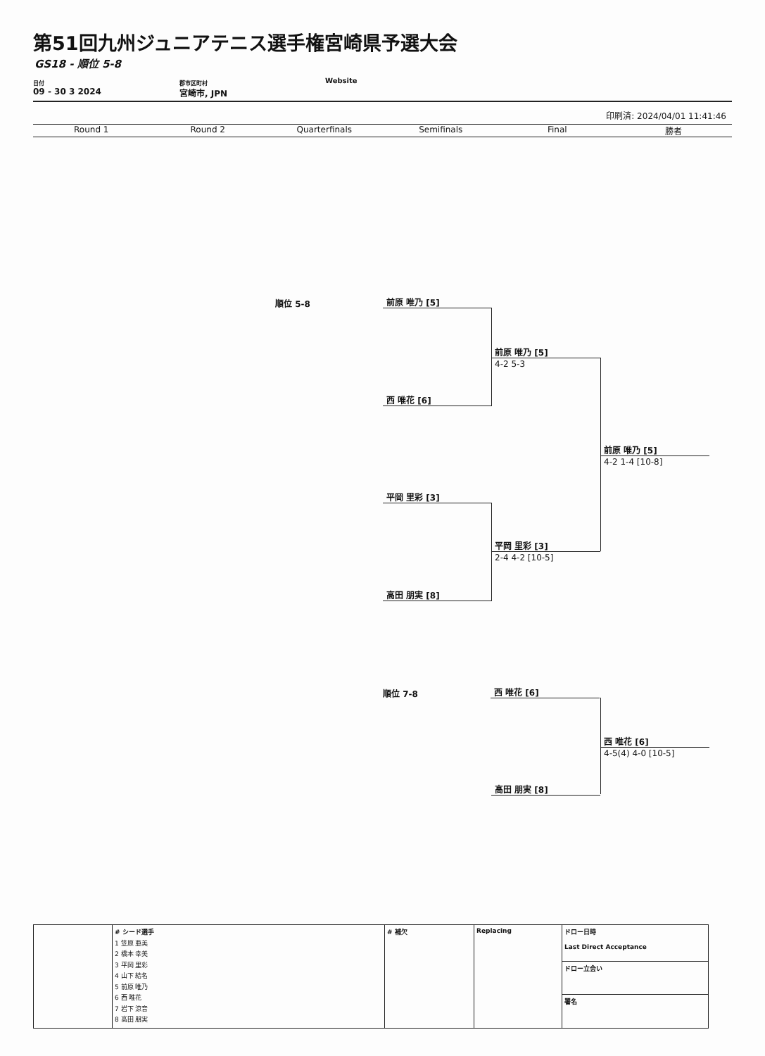第51回九州ジュニアテニス選手権宮崎県予選大会
GS18 - 順位 5-8
日付
09 - 30 3 2024
郡市区町村
宮崎市, JPN
Website
印刷済: 2024/04/01 11:41:46
Round 1 Round 2 Quarterfinals Semifinals Final 勝者
順位 5-8
前原 唯乃 [5]
前原 唯乃 [5]
4-2 5-3
西 唯花 [6]
前原 唯乃 [5]
4-2 1-4 [10-8]
平岡 里彩 [3]
平岡 里彩 [3]
2-4 4-2 [10-5]
高田 朋実 [8]
順位 7-8
西 唯花 [6]
西 唯花 [6]
4-5(4) 4-0 [10-5]
高田 朋実 [8]
| | # シード選手 1 笠原 亜美 2 橋本 幸美 3 平岡 里彩 4 山下 結名 5 前原 唯乃 6 西 唯花 7 岩下 涼音 8 高田 朋実 | # 補欠 | Replacing | ドロー日時 Last Direct Acceptance |
| | | | | ドロー立会い |
| | | | | 署名 |